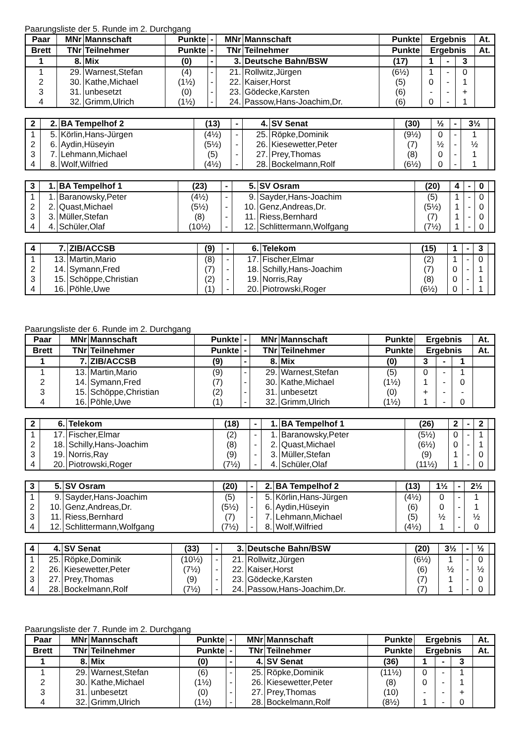Paarungsliste der 5. Runde im 2. Durchgang
| Paar | MNr | Mannschaft | Punkte | - | MNr | Mannschaft | Punkte | Ergebnis | | | At. |
| --- | --- | --- | --- | --- | --- | --- | --- | --- | --- | --- | --- |
| Brett | TNr | Teilnehmer | Punkte | - | TNr | Teilnehmer | Punkte | Ergebnis | | | At. |
| 1 | 8. | Mix | (0) | - | 3. | Deutsche Bahn/BSW | (17) | 1 | - | 3 | |
| 1 | 29. | Warnest,Stefan | (4) | - | 21. | Rollwitz,Jürgen | (6½) | 1 | - | 0 | |
| 2 | 30. | Kathe,Michael | (1½) | - | 22. | Kaiser,Horst | (5) | 0 | - | 1 | |
| 3 | 31. | unbesetzt | (0) | - | 23. | Gödecke,Karsten | (6) | - | - | + | |
| 4 | 32. | Grimm,Ulrich | (1½) | - | 24. | Passow,Hans-Joachim,Dr. | (6) | 0 | - | 1 | |
| 2 | 2. | BA Tempelhof 2 | (13) | - | 4. | SV Senat | (30) | ½ | - | 3½ | |
| 1 | 5. | Körlin,Hans-Jürgen | (4½) | - | 25. | Röpke,Dominik | (9½) | 0 | - | 1 | |
| 2 | 6. | Aydin,Hüseyin | (5½) | - | 26. | Kiesewetter,Peter | (7) | ½ | - | ½ | |
| 3 | 7. | Lehmann,Michael | (5) | - | 27. | Prey,Thomas | (8) | 0 | - | 1 | |
| 4 | 8. | Wolf,Wilfried | (4½) | - | 28. | Bockelmann,Rolf | (6½) | 0 | - | 1 | |
| 3 | 1. | BA Tempelhof 1 | (23) | - | 5. | SV Osram | (20) | 4 | - | 0 | |
| 1 | 1. | Baranowsky,Peter | (4½) | - | 9. | Sayder,Hans-Joachim | (5) | 1 | - | 0 | |
| 2 | 2. | Quast,Michael | (5½) | - | 10. | Genz,Andreas,Dr. | (5½) | 1 | - | 0 | |
| 3 | 3. | Müller,Stefan | (8) | - | 11. | Riess,Bernhard | (7) | 1 | - | 0 | |
| 4 | 4. | Schüler,Olaf | (10½) | - | 12. | Schlittermann,Wolfgang | (7½) | 1 | - | 0 | |
| 4 | 7. | ZIB/ACCSB | (9) | - | 6. | Telekom | (15) | 1 | - | 3 | |
| 1 | 13. | Martin,Mario | (8) | - | 17. | Fischer,Elmar | (2) | 1 | - | 0 | |
| 2 | 14. | Symann,Fred | (7) | - | 18. | Schilly,Hans-Joachim | (7) | 0 | - | 1 | |
| 3 | 15. | Schöppe,Christian | (2) | - | 19. | Norris,Ray | (8) | 0 | - | 1 | |
| 4 | 16. | Pöhle,Uwe | (1) | - | 20. | Piotrowski,Roger | (6½) | 0 | - | 1 | |
Paarungsliste der 6. Runde im 2. Durchgang
| Paar | MNr | Mannschaft | Punkte | - | MNr | Mannschaft | Punkte | Ergebnis | | | At. |
| --- | --- | --- | --- | --- | --- | --- | --- | --- | --- | --- | --- |
| Brett | TNr | Teilnehmer | Punkte | - | TNr | Teilnehmer | Punkte | Ergebnis | | | At. |
| 1 | 7. | ZIB/ACCSB | (9) | - | 8. | Mix | (0) | 3 | - | 1 | |
| 1 | 13. | Martin,Mario | (9) | - | 29. | Warnest,Stefan | (5) | 0 | - | 1 | |
| 2 | 14. | Symann,Fred | (7) | - | 30. | Kathe,Michael | (1½) | 1 | - | 0 | |
| 3 | 15. | Schöppe,Christian | (2) | - | 31. | unbesetzt | (0) | + | - | - | |
| 4 | 16. | Pöhle,Uwe | (1) | - | 32. | Grimm,Ulrich | (1½) | 1 | - | 0 | |
| 2 | 6. | Telekom | (18) | - | 1. | BA Tempelhof 1 | (26) | 2 | - | 2 | |
| 1 | 17. | Fischer,Elmar | (2) | - | 1. | Baranowsky,Peter | (5½) | 0 | - | 1 | |
| 2 | 18. | Schilly,Hans-Joachim | (8) | - | 2. | Quast,Michael | (6½) | 0 | - | 1 | |
| 3 | 19. | Norris,Ray | (9) | - | 3. | Müller,Stefan | (9) | 1 | - | 0 | |
| 4 | 20. | Piotrowski,Roger | (7½) | - | 4. | Schüler,Olaf | (11½) | 1 | - | 0 | |
| 3 | 5. | SV Osram | (20) | - | 2. | BA Tempelhof 2 | (13) | 1½ | - | 2½ | |
| 1 | 9. | Sayder,Hans-Joachim | (5) | - | 5. | Körlin,Hans-Jürgen | (4½) | 0 | - | 1 | |
| 2 | 10. | Genz,Andreas,Dr. | (5½) | - | 6. | Aydin,Hüseyin | (6) | 0 | - | 1 | |
| 3 | 11. | Riess,Bernhard | (7) | - | 7. | Lehmann,Michael | (5) | ½ | - | ½ | |
| 4 | 12. | Schlittermann,Wolfgang | (7½) | - | 8. | Wolf,Wilfried | (4½) | 1 | - | 0 | |
| 4 | 4. | SV Senat | (33) | - | 3. | Deutsche Bahn/BSW | (20) | 3½ | - | ½ | |
| 1 | 25. | Röpke,Dominik | (10½) | - | 21. | Rollwitz,Jürgen | (6½) | 1 | - | 0 | |
| 2 | 26. | Kiesewetter,Peter | (7½) | - | 22. | Kaiser,Horst | (6) | ½ | - | ½ | |
| 3 | 27. | Prey,Thomas | (9) | - | 23. | Gödecke,Karsten | (7) | 1 | - | 0 | |
| 4 | 28. | Bockelmann,Rolf | (7½) | - | 24. | Passow,Hans-Joachim,Dr. | (7) | 1 | - | 0 | |
Paarungsliste der 7. Runde im 2. Durchgang
| Paar | MNr | Mannschaft | Punkte | - | MNr | Mannschaft | Punkte | Ergebnis | | | At. |
| --- | --- | --- | --- | --- | --- | --- | --- | --- | --- | --- | --- |
| Brett | TNr | Teilnehmer | Punkte | - | TNr | Teilnehmer | Punkte | Ergebnis | | | At. |
| 1 | 8. | Mix | (0) | - | 4. | SV Senat | (36) | 1 | - | 3 | |
| 1 | 29. | Warnest,Stefan | (6) | - | 25. | Röpke,Dominik | (11½) | 0 | - | 1 | |
| 2 | 30. | Kathe,Michael | (1½) | - | 26. | Kiesewetter,Peter | (8) | 0 | - | 1 | |
| 3 | 31. | unbesetzt | (0) | - | 27. | Prey,Thomas | (10) | - | - | + | |
| 4 | 32. | Grimm,Ulrich | (1½) | - | 28. | Bockelmann,Rolf | (8½) | 1 | - | 0 | |